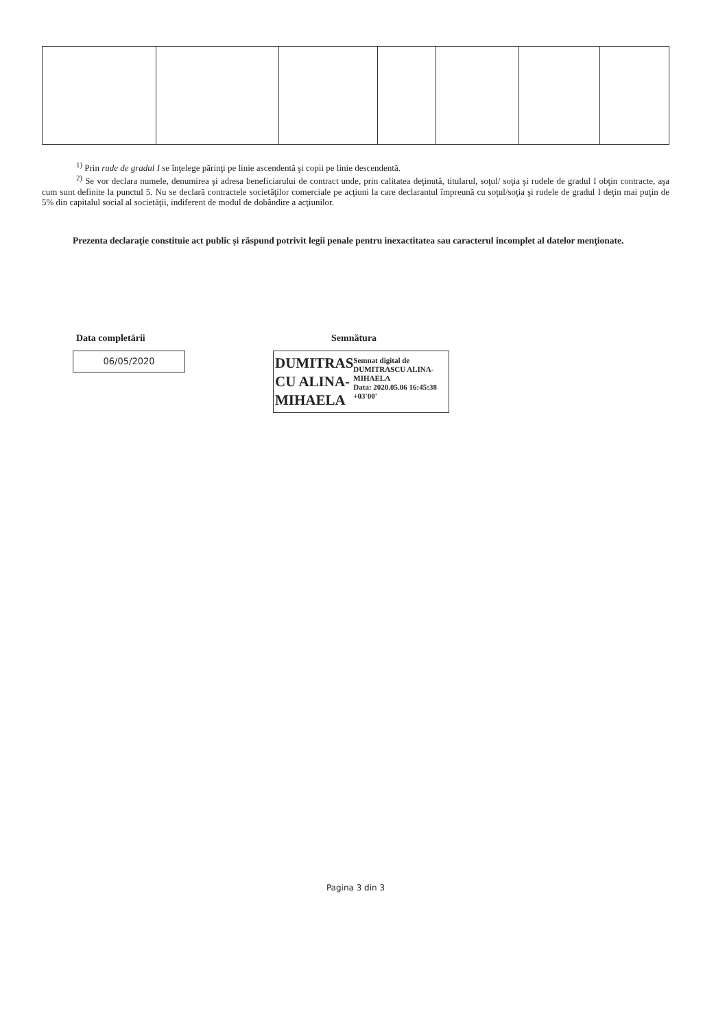<sup>1)</sup> Prin rude de gradul I se înţelege părinţi pe linie ascendentă şi copii pe linie descendentă.
<sup>2)</sup> Se vor declara numele, denumirea şi adresa beneficiarului de contract unde, prin calitatea deţinută, titularul, soţul/ soţia şi rudele de gradul I obţin contracte, aşa cum sunt definite la punctul 5. Nu se declară contractele societăţilor comerciale pe acţiuni la care declarantul împreună cu soţul/soţia şi rudele de gradul I deţin mai puţin de 5% din capitalul social al societăţii, indiferent de modul de dobândire a acţiunilor.
Prezenta declaraţie constituie act public şi răspund potrivit legii penale pentru inexactitatea sau caracterul incomplet al datelor menţionate.
Data completării
06/05/2020
Semnătura
DUMITRAS CU ALINA-MIHAELA
Semnat digital de DUMITRASCU ALINA-MIHAELA
Data: 2020.05.06 16:45:38 +03'00'
Pagina 3 din 3